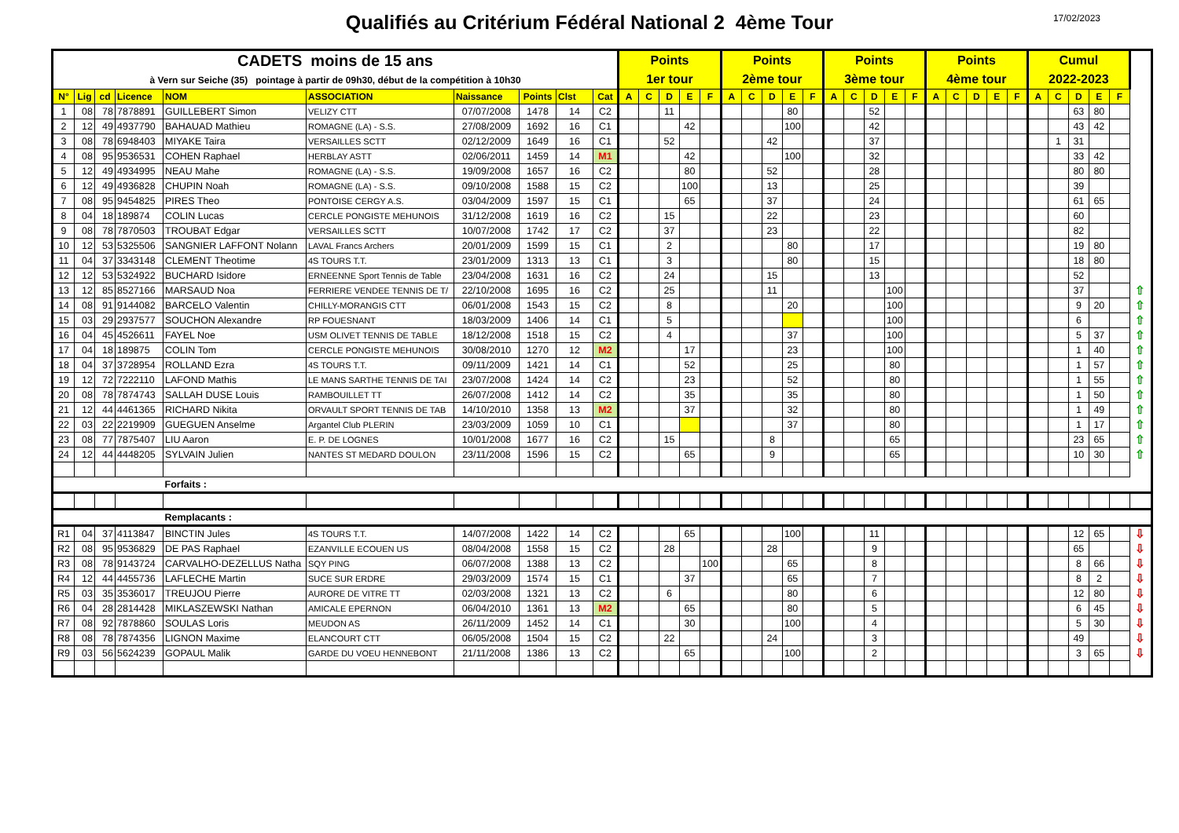Qualifiés au Critérium Fédéral National 2 4ème Tour
17/02/2023
| CADETS moins de 15 ans à Vern sur Seiche (35) pointage à partir de 09h30, début de la compétition à 10h30 | | | | | | | | | | Points 1er tour | | | | | Points 2ème tour | | | | | Points 3ème tour | | | | | Points 4ème tour | | | | | Cumul 2022-2023 | | | | | |
| N° | Lig | cd | Licence | NOM | ASSOCIATION | Naissance | Points | Clst | Cat | A | C | D | E | F | A | C | D | E | F | A | C | D | E | F | A | C | D | E | F | A | C | D | E | F | |
| 1 | 08 | 78 | 7878891 | GUILLEBERT Simon | VELIZY CTT | 07/07/2008 | 1478 | 14 | C2 | | | 11 | | | | | | 80 | | | | 52 | | | | | | | | | | 63 | 80 | | |
| 2 | 12 | 49 | 4937790 | BAHAUAD Mathieu | ROMAGNE (LA) - S.S. | 27/08/2009 | 1692 | 16 | C1 | | | | 42 | | | | | 100 | | | | 42 | | | | | | | | | | 43 | 42 | | |
| 3 | 08 | 78 | 6948403 | MIYAKE Taira | VERSAILLES SCTT | 02/12/2009 | 1649 | 16 | C1 | | | 52 | | | | | 42 | | | | | 37 | | | | | | | | | 1 | 31 | | | |
| 4 | 08 | 95 | 9536531 | COHEN Raphael | HERBLAY ASTT | 02/06/2011 | 1459 | 14 | M1 | | | | 42 | | | | | 100 | | | | 32 | | | | | | | | | | 33 | 42 | | |
| 5 | 12 | 49 | 4934995 | NEAU Mahe | ROMAGNE (LA) - S.S. | 19/09/2008 | 1657 | 16 | C2 | | | | 80 | | | | 52 | | | | | 28 | | | | | | | | | | 80 | 80 | | |
| 6 | 12 | 49 | 4936828 | CHUPIN Noah | ROMAGNE (LA) - S.S. | 09/10/2008 | 1588 | 15 | C2 | | | | 100 | | | | 13 | | | | | 25 | | | | | | | | | | 39 | | | |
| 7 | 08 | 95 | 9454825 | PIRES Theo | PONTOISE CERGY A.S. | 03/04/2009 | 1597 | 15 | C1 | | | | 65 | | | | 37 | | | | | 24 | | | | | | | | | | 61 | 65 | | |
| 8 | 04 | 18 | 189874 | COLIN Lucas | CERCLE PONGISTE MEHUNOIS | 31/12/2008 | 1619 | 16 | C2 | | | 15 | | | | | 22 | | | | | 23 | | | | | | | | | | 60 | | | |
| 9 | 08 | 78 | 7870503 | TROUBAT Edgar | VERSAILLES SCTT | 10/07/2008 | 1742 | 17 | C2 | | | 37 | | | | | 23 | | | | | 22 | | | | | | | | | | 82 | | | |
| 10 | 12 | 53 | 5325506 | SANGNIER LAFFONT Nolann | LAVAL Francs Archers | 20/01/2009 | 1599 | 15 | C1 | | | 2 | | | | | | 80 | | | | 17 | | | | | | | | | | 19 | 80 | | |
| 11 | 04 | 37 | 3343148 | CLEMENT Theotime | 4S TOURS T.T. | 23/01/2009 | 1313 | 13 | C1 | | | 3 | | | | | | 80 | | | | 15 | | | | | | | | | | 18 | 80 | | |
| 12 | 12 | 53 | 5324922 | BUCHARD Isidore | ERNEENNE Sport Tennis de Table | 23/04/2008 | 1631 | 16 | C2 | | | 24 | | | | | 15 | | | | | 13 | | | | | | | | | | 52 | | | |
| 13 | 12 | 85 | 8527166 | MARSAUD Noa | FERRIERE VENDEE TENNIS DE T/ | 22/10/2008 | 1695 | 16 | C2 | | | 25 | | | | | 11 | | | | | | 100 | | | | | | | | | 37 | | | ⇧ |
| 14 | 08 | 91 | 9144082 | BARCELO Valentin | CHILLY-MORANGIS CTT | 06/01/2008 | 1543 | 15 | C2 | | | 8 | | | | | | 20 | | | | | 100 | | | | | | | | | 9 | 20 | | ⇧ |
| 15 | 03 | 29 | 2937577 | SOUCHON Alexandre | RP FOUESNANT | 18/03/2009 | 1406 | 14 | C1 | | | 5 | | | | | | | | | | | 100 | | | | | | | | | 6 | | | ⇧ |
| 16 | 04 | 45 | 4526611 | FAYEL Noe | USM OLIVET TENNIS DE TABLE | 18/12/2008 | 1518 | 15 | C2 | | | 4 | | | | | | 37 | | | | | 100 | | | | | | | | | 5 | 37 | | ⇧ |
| 17 | 04 | 18 | 189875 | COLIN Tom | CERCLE PONGISTE MEHUNOIS | 30/08/2010 | 1270 | 12 | M2 | | | | 17 | | | | | 23 | | | | | 100 | | | | | | | | | 1 | 40 | | ⇧ |
| 18 | 04 | 37 | 3728954 | ROLLAND Ezra | 4S TOURS T.T. | 09/11/2009 | 1421 | 14 | C1 | | | | 52 | | | | | 25 | | | | | 80 | | | | | | | | | 1 | 57 | | ⇧ |
| 19 | 12 | 72 | 7222110 | LAFOND Mathis | LE MANS SARTHE TENNIS DE TAI | 23/07/2008 | 1424 | 14 | C2 | | | | 23 | | | | | 52 | | | | | 80 | | | | | | | | | 1 | 55 | | ⇧ |
| 20 | 08 | 78 | 7874743 | SALLAH DUSE Louis | RAMBOUILLET TT | 26/07/2008 | 1412 | 14 | C2 | | | | 35 | | | | | 35 | | | | | 80 | | | | | | | | | 1 | 50 | | ⇧ |
| 21 | 12 | 44 | 4461365 | RICHARD Nikita | ORVAULT SPORT TENNIS DE TAB | 14/10/2010 | 1358 | 13 | M2 | | | | 37 | | | | | 32 | | | | | 80 | | | | | | | | | 1 | 49 | | ⇧ |
| 22 | 03 | 22 | 2219909 | GUEGUEN Anselme | Argantel Club PLERIN | 23/03/2009 | 1059 | 10 | C1 | | | | | | | | | 37 | | | | | 80 | | | | | | | | | 1 | 17 | | ⇧ |
| 23 | 08 | 77 | 7875407 | LIU Aaron | E. P. DE LOGNES | 10/01/2008 | 1677 | 16 | C2 | | | 15 | | | | | 8 | | | | | | 65 | | | | | | | | | 23 | 65 | | ⇧ |
| 24 | 12 | 44 | 4448205 | SYLVAIN Julien | NANTES ST MEDARD DOULON | 23/11/2008 | 1596 | 15 | C2 | | | | 65 | | | | 9 | | | | | | 65 | | | | | | | | | 10 | 30 | | ⇧ |
| | | | | Forfaits : | | | | | | | | | | | | | | | | | | | | | | | | | | | | | | | |
| | | | | Remplacants : | | | | | | | | | | | | | | | | | | | | | | | | | | | | | | | |
| R1 | 04 | 37 | 4113847 | BINCTIN Jules | 4S TOURS T.T. | 14/07/2008 | 1422 | 14 | C2 | | | | 65 | | | | | 100 | | | | 11 | | | | | | | | | | 12 | 65 | | ⇩ |
| R2 | 08 | 95 | 9536829 | DE PAS Raphael | EZANVILLE ECOUEN US | 08/04/2008 | 1558 | 15 | C2 | | | 28 | | | | | 28 | | | | | 9 | | | | | | | | | | 65 | | | ⇩ |
| R3 | 08 | 78 | 9143724 | CARVALHO-DEZELLUS Natha | SQY PING | 06/07/2008 | 1388 | 13 | C2 | | | | | 100 | | | | 65 | | | | 8 | | | | | | | | | | 8 | 66 | | ⇩ |
| R4 | 12 | 44 | 4455736 | LAFLECHE Martin | SUCE SUR ERDRE | 29/03/2009 | 1574 | 15 | C1 | | | | 37 | | | | | 65 | | | | 7 | | | | | | | | | | 8 | 2 | | ⇩ |
| R5 | 03 | 35 | 3536017 | TREUJOU Pierre | AURORE DE VITRE TT | 02/03/2008 | 1321 | 13 | C2 | | | 6 | | | | | | 80 | | | | 6 | | | | | | | | | | 12 | 80 | | ⇩ |
| R6 | 04 | 28 | 2814428 | MIKLASZEWSKI Nathan | AMICALE EPERNON | 06/04/2010 | 1361 | 13 | M2 | | | | 65 | | | | | 80 | | | | 5 | | | | | | | | | | 6 | 45 | | ⇩ |
| R7 | 08 | 92 | 7878860 | SOULAS Loris | MEUDON AS | 26/11/2009 | 1452 | 14 | C1 | | | | 30 | | | | | 100 | | | | 4 | | | | | | | | | | 5 | 30 | | ⇩ |
| R8 | 08 | 78 | 7874356 | LIGNON Maxime | ELANCOURT CTT | 06/05/2008 | 1504 | 15 | C2 | | | 22 | | | | | 24 | | | | | 3 | | | | | | | | | | 49 | | | ⇩ |
| R9 | 03 | 56 | 5624239 | GOPAUL Malik | GARDE DU VOEU HENNEBONT | 21/11/2008 | 1386 | 13 | C2 | | | | 65 | | | | | 100 | | | | 2 | | | | | | | | | | 3 | 65 | | ⇩ |